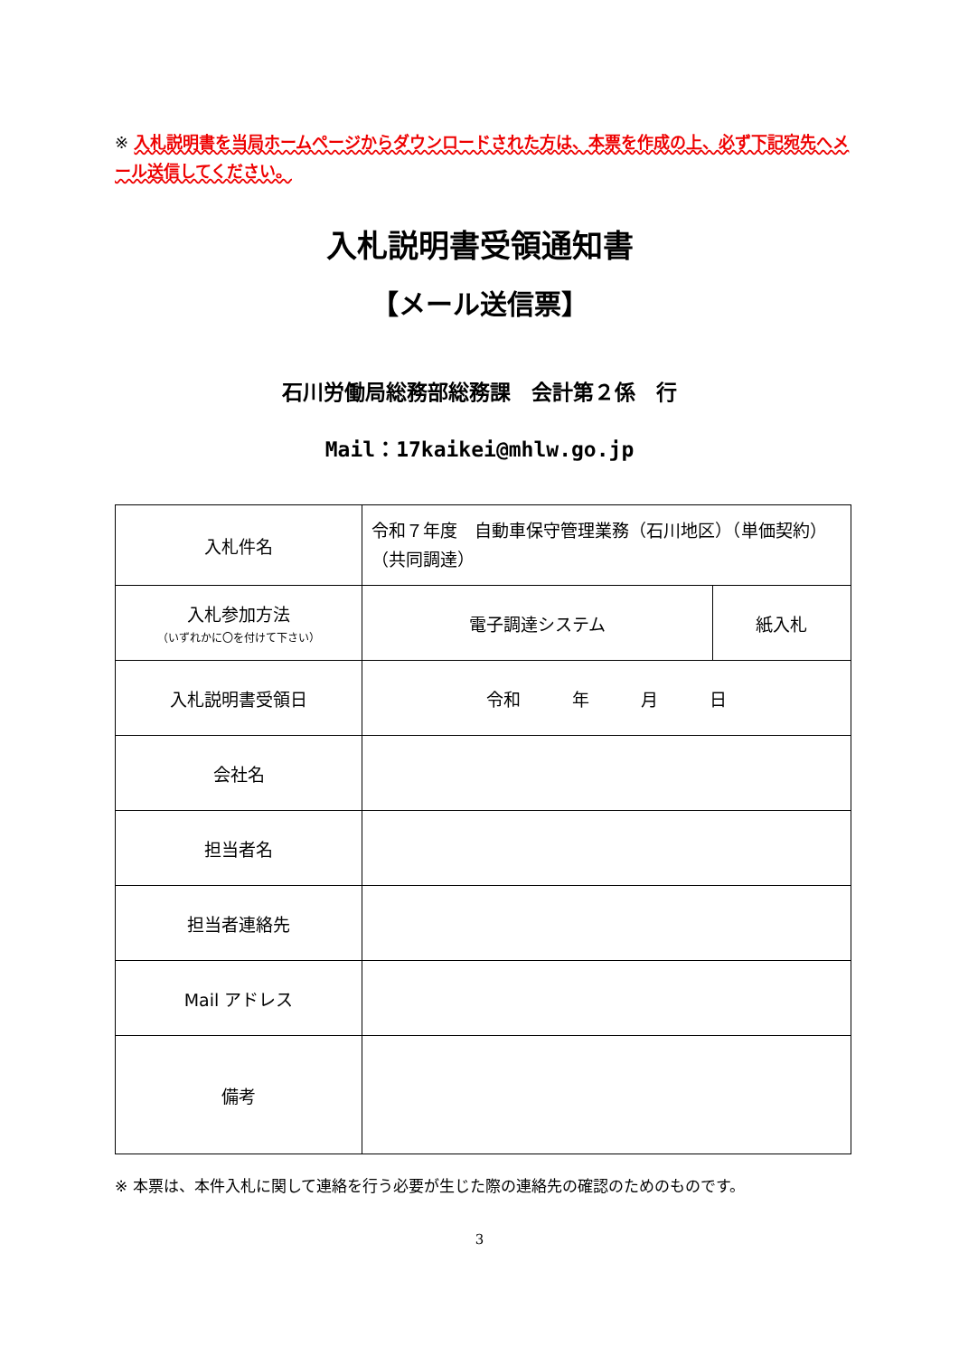※ 入札説明書を当局ホームページからダウンロードされた方は、本票を作成の上、必ず下記宛先へメール送信してください。
入札説明書受領通知書
【メール送信票】
石川労働局総務部総務課　会計第２係　行
Mail：17kaikei@mhlw.go.jp
| 入札件名 | 令和７年度 自動車保守管理業務（石川地区）（単価契約）（共同調達） | |
| 入札参加方法 （いずれかに〇を付けて下さい） | 電子調達システム | 紙入札 |
| 入札説明書受領日 | 令和 年 月 日 | |
| 会社名 | | |
| 担当者名 | | |
| 担当者連絡先 | | |
| Mail アドレス | | |
| 備考 | | |
※ 本票は、本件入札に関して連絡を行う必要が生じた際の連絡先の確認のためのものです。
3